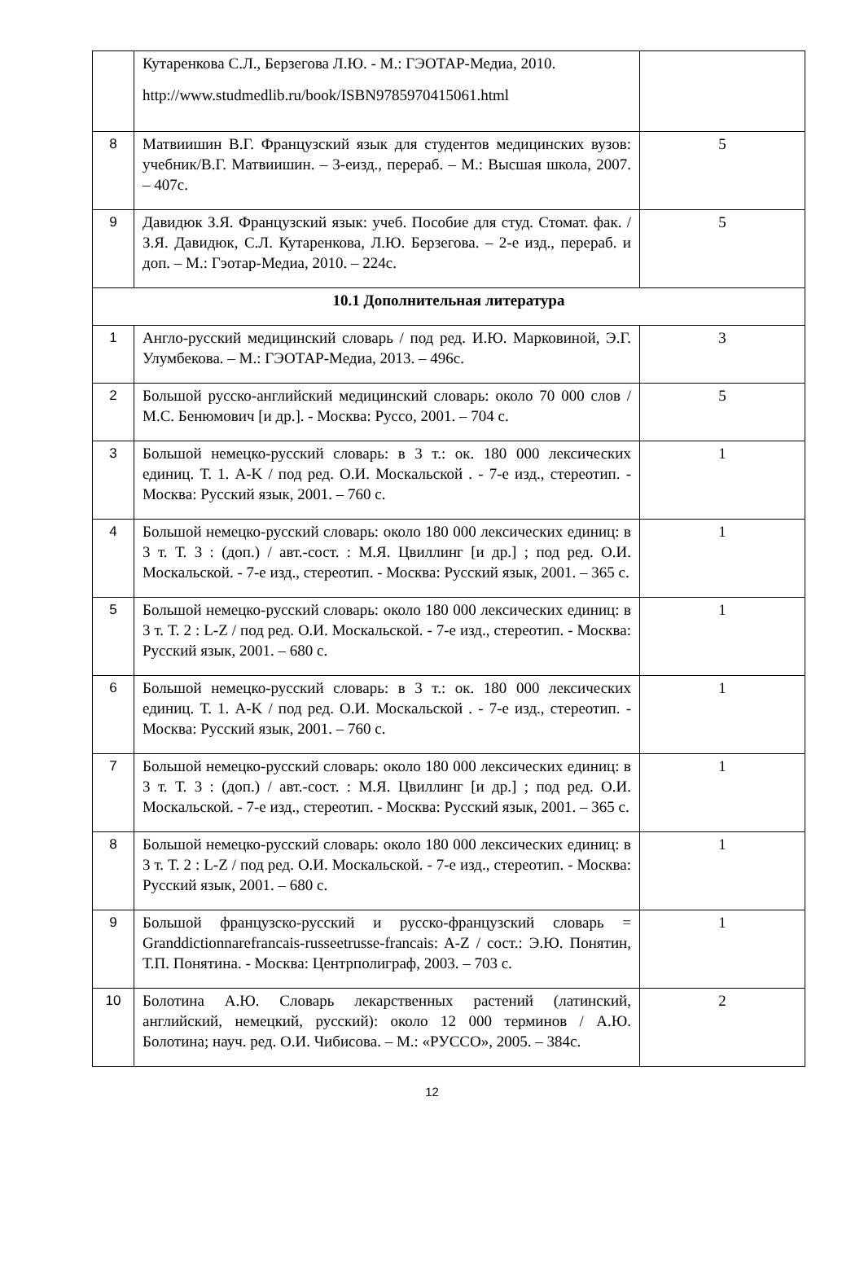| | Кутаренкова С.Л., Берзегова Л.Ю. - М.: ГЭОТАР-Медиа, 2010. http://www.studmedlib.ru/book/ISBN9785970415061.html | |
| 8 | Матвиишин В.Г. Французский язык для студентов медицинских вузов: учебник/В.Г. Матвиишин. – 3-еизд., перераб. – М.: Высшая школа, 2007. – 407с. | 5 |
| 9 | Давидюк З.Я. Французский язык: учеб. Пособие для студ. Стомат. фак. / З.Я. Давидюк, С.Л. Кутаренкова, Л.Ю. Берзегова. – 2-е изд., перераб. и доп. – М.: Гэотар-Медиа, 2010. – 224с. | 5 |
| 10.1 Дополнительная литература | | |
| 1 | Англо-русский медицинский словарь / под ред. И.Ю. Марковиной, Э.Г. Улумбекова. – М.: ГЭОТАР-Медиа, 2013. – 496с. | 3 |
| 2 | Большой русско-английский медицинский словарь: около 70 000 слов / М.С. Бенюмович [и др.]. - Москва: Руссо, 2001. – 704 с. | 5 |
| 3 | Большой немецко-русский словарь: в 3 т.: ок. 180 000 лексических единиц. Т. 1. A-K / под ред. О.И. Москальской . - 7-е изд., стереотип. - Москва: Русский язык, 2001. – 760 с. | 1 |
| 4 | Большой немецко-русский словарь: около 180 000 лексических единиц: в 3 т. Т. 3 : (доп.) / авт.-сост. : М.Я. Цвиллинг [и др.] ; под ред. О.И. Москальской. - 7-е изд., стереотип. - Москва: Русский язык, 2001. – 365 с. | 1 |
| 5 | Большой немецко-русский словарь: около 180 000 лексических единиц: в 3 т. Т. 2 : L-Z / под ред. О.И. Москальской. - 7-е изд., стереотип. - Москва: Русский язык, 2001. – 680 с. | 1 |
| 6 | Большой немецко-русский словарь: в 3 т.: ок. 180 000 лексических единиц. Т. 1. A-K / под ред. О.И. Москальской . - 7-е изд., стереотип. - Москва: Русский язык, 2001. – 760 с. | 1 |
| 7 | Большой немецко-русский словарь: около 180 000 лексических единиц: в 3 т. Т. 3 : (доп.) / авт.-сост. : М.Я. Цвиллинг [и др.] ; под ред. О.И. Москальской. - 7-е изд., стереотип. - Москва: Русский язык, 2001. – 365 с. | 1 |
| 8 | Большой немецко-русский словарь: около 180 000 лексических единиц: в 3 т. Т. 2 : L-Z / под ред. О.И. Москальской. - 7-е изд., стереотип. - Москва: Русский язык, 2001. – 680 с. | 1 |
| 9 | Большой французско-русский и русско-французский словарь = Granddictionnarefrancais-russeetrusse-francais: A-Z / сост.: Э.Ю. Понятин, Т.П. Понятина. - Москва: Центрполиграф, 2003. – 703 с. | 1 |
| 10 | Болотина А.Ю. Словарь лекарственных растений (латинский, английский, немецкий, русский): около 12 000 терминов / А.Ю. Болотина; науч. ред. О.И. Чибисова. – М.: «РУССО», 2005. – 384с. | 2 |
12